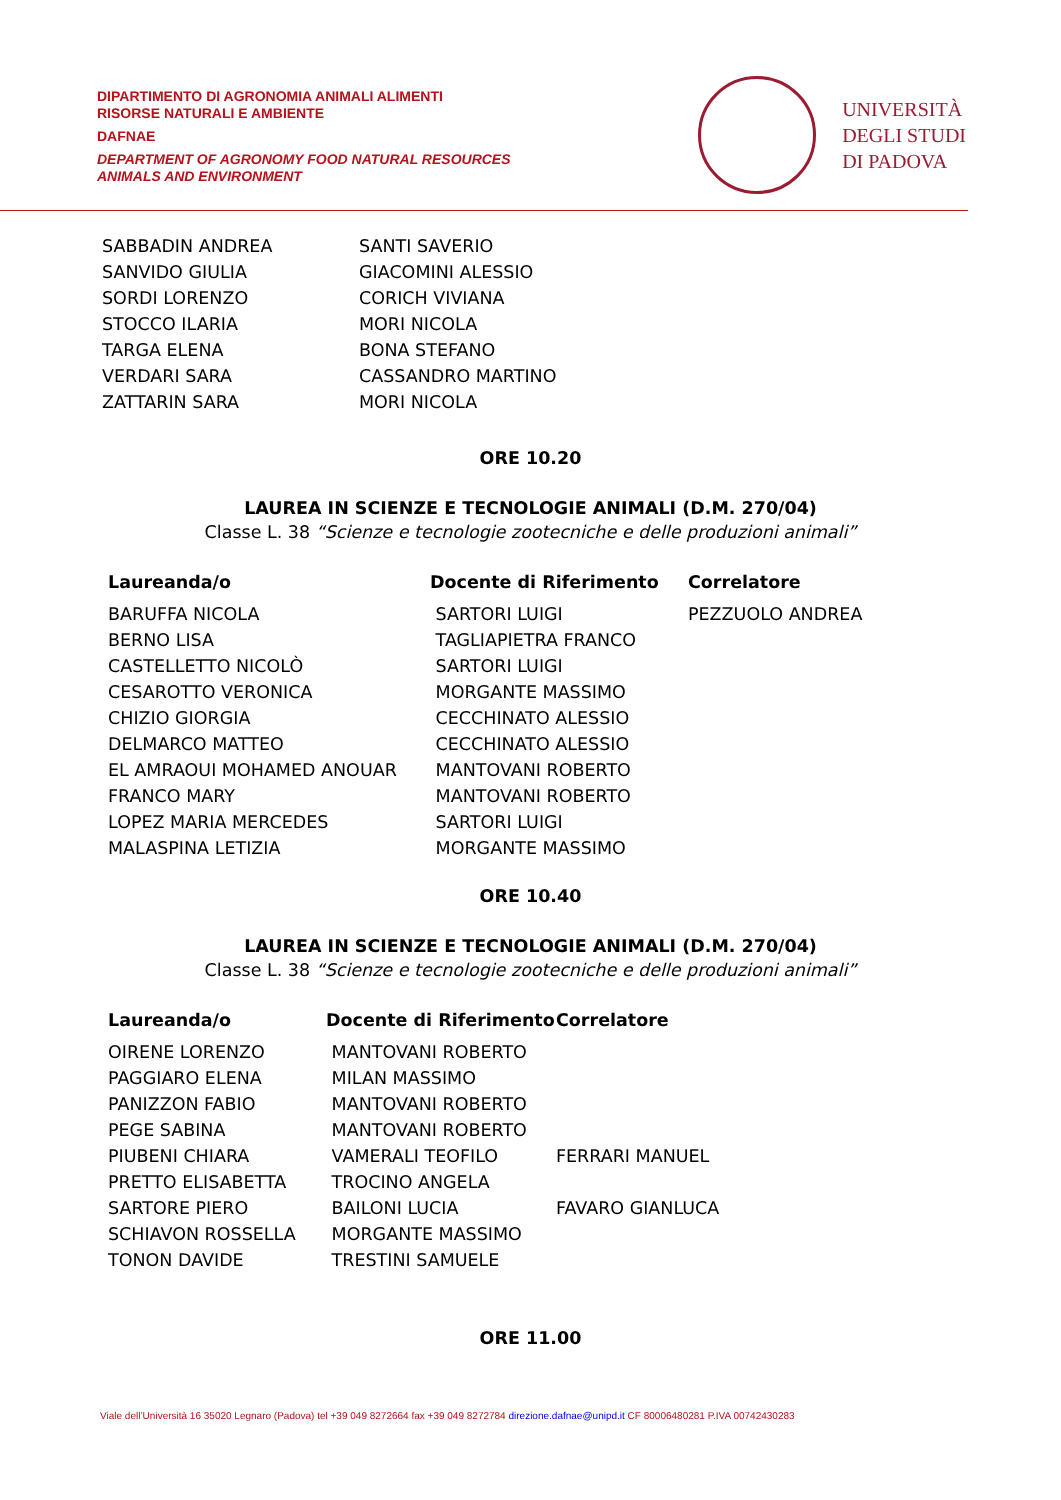DIPARTIMENTO DI AGRONOMIA ANIMALI ALIMENTI
RISORSE NATURALI E AMBIENTE
DAFNAE
DEPARTMENT OF AGRONOMY FOOD NATURAL RESOURCES
ANIMALS AND ENVIRONMENT
UNIVERSITÀ
DEGLI STUDI
DI PADOVA
| SABBADIN ANDREA | SANTI SAVERIO |
| SANVIDO GIULIA | GIACOMINI ALESSIO |
| SORDI LORENZO | CORICH VIVIANA |
| STOCCO ILARIA | MORI NICOLA |
| TARGA ELENA | BONA STEFANO |
| VERDARI SARA | CASSANDRO MARTINO |
| ZATTARIN SARA | MORI NICOLA |
ORE 10.20
LAUREA IN SCIENZE E TECNOLOGIE ANIMALI (D.M. 270/04)
Classe L. 38 “Scienze e tecnologie zootecniche e delle produzioni animali”
| Laureanda/o | Docente di Riferimento | Correlatore |
| --- | --- | --- |
| BARUFFA NICOLA | SARTORI LUIGI | PEZZUOLO ANDREA |
| BERNO LISA | TAGLIAPIETRA FRANCO | |
| CASTELLETTO NICOLÒ | SARTORI LUIGI | |
| CESAROTTO VERONICA | MORGANTE MASSIMO | |
| CHIZIO GIORGIA | CECCHINATO ALESSIO | |
| DELMARCO MATTEO | CECCHINATO ALESSIO | |
| EL AMRAOUI MOHAMED ANOUAR | MANTOVANI ROBERTO | |
| FRANCO MARY | MANTOVANI ROBERTO | |
| LOPEZ MARIA MERCEDES | SARTORI LUIGI | |
| MALASPINA LETIZIA | MORGANTE MASSIMO | |
ORE 10.40
LAUREA IN SCIENZE E TECNOLOGIE ANIMALI (D.M. 270/04)
Classe L. 38 “Scienze e tecnologie zootecniche e delle produzioni animali”
| Laureanda/o | Docente di Riferimento | Correlatore |
| --- | --- | --- |
| OIRENE LORENZO | MANTOVANI ROBERTO | |
| PAGGIARO ELENA | MILAN MASSIMO | |
| PANIZZON FABIO | MANTOVANI ROBERTO | |
| PEGE SABINA | MANTOVANI ROBERTO | |
| PIUBENI CHIARA | VAMERALI TEOFILO | FERRARI MANUEL |
| PRETTO ELISABETTA | TROCINO ANGELA | |
| SARTORE PIERO | BAILONI LUCIA | FAVARO GIANLUCA |
| SCHIAVON ROSSELLA | MORGANTE MASSIMO | |
| TONON DAVIDE | TRESTINI SAMUELE | |
ORE 11.00
Viale dell’Università 16 35020 Legnaro (Padova) tel +39 049 8272664 fax +39 049 8272784 direzione.dafnae@unipd.it CF 80006480281 P.IVA 00742430283